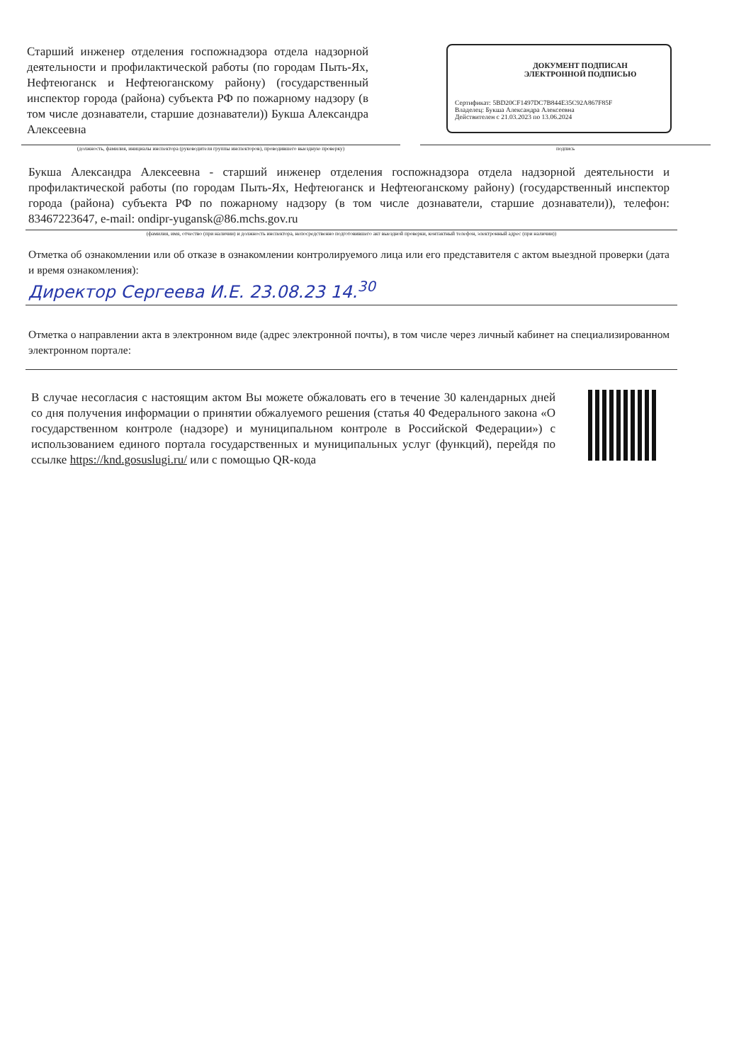Старший инженер отделения госпожнадзора отдела надзорной деятельности и профилактической работы (по городам Пыть-Ях, Нефтеюганск и Нефтеюганскому району) (государственный инспектор города (района) субъекта РФ по пожарному надзору (в том числе дознаватели, старшие дознаватели)) Букша Александра Алексеевна
ДОКУМЕНТ ПОДПИСАН
ЭЛЕКТРОННОЙ ПОДПИСЬЮ
Сертификат: 5BD20CF1497DC7B844E35C92A867F85F
Владелец: Букша Александра Алексеевна
Действителен с 21.03.2023 по 13.06.2024
(должность, фамилия, инициалы инспектора (руководителя группы инспекторов), проводившего выездную проверку) подпись
Букша Александра Алексеевна - старший инженер отделения госпожнадзора отдела надзорной деятельности и профилактической работы (по городам Пыть-Ях, Нефтеюганск и Нефтеюганскому району) (государственный инспектор города (района) субъекта РФ по пожарному надзору (в том числе дознаватели, старшие дознаватели)), телефон: 83467223647, e-mail: ondipr-yugansk@86.mchs.gov.ru
(фамилия, имя, отчество (при наличии) и должность инспектора, непосредственно подготовившего акт выездной проверки, контактный телефон, электронный адрес (при наличии))
Отметка об ознакомлении или об отказе в ознакомлении контролируемого лица или его представителя с актом выездной проверки (дата и время ознакомления):
Директор Сергеева И.Е. 23.08.23 14.<sup>30</sup>
Отметка о направлении акта в электронном виде (адрес электронной почты), в том числе через личный кабинет на специализированном электронном портале:
В случае несогласия с настоящим актом Вы можете обжаловать его в течение 30 календарных дней со дня получения информации о принятии обжалуемого решения (статья 40 Федерального закона «О государственном контроле (надзоре) и муниципальном контроле в Российской Федерации») с использованием единого портала государственных и муниципальных услуг (функций), перейдя по ссылке https://knd.gosuslugi.ru/ или с помощью QR-кода